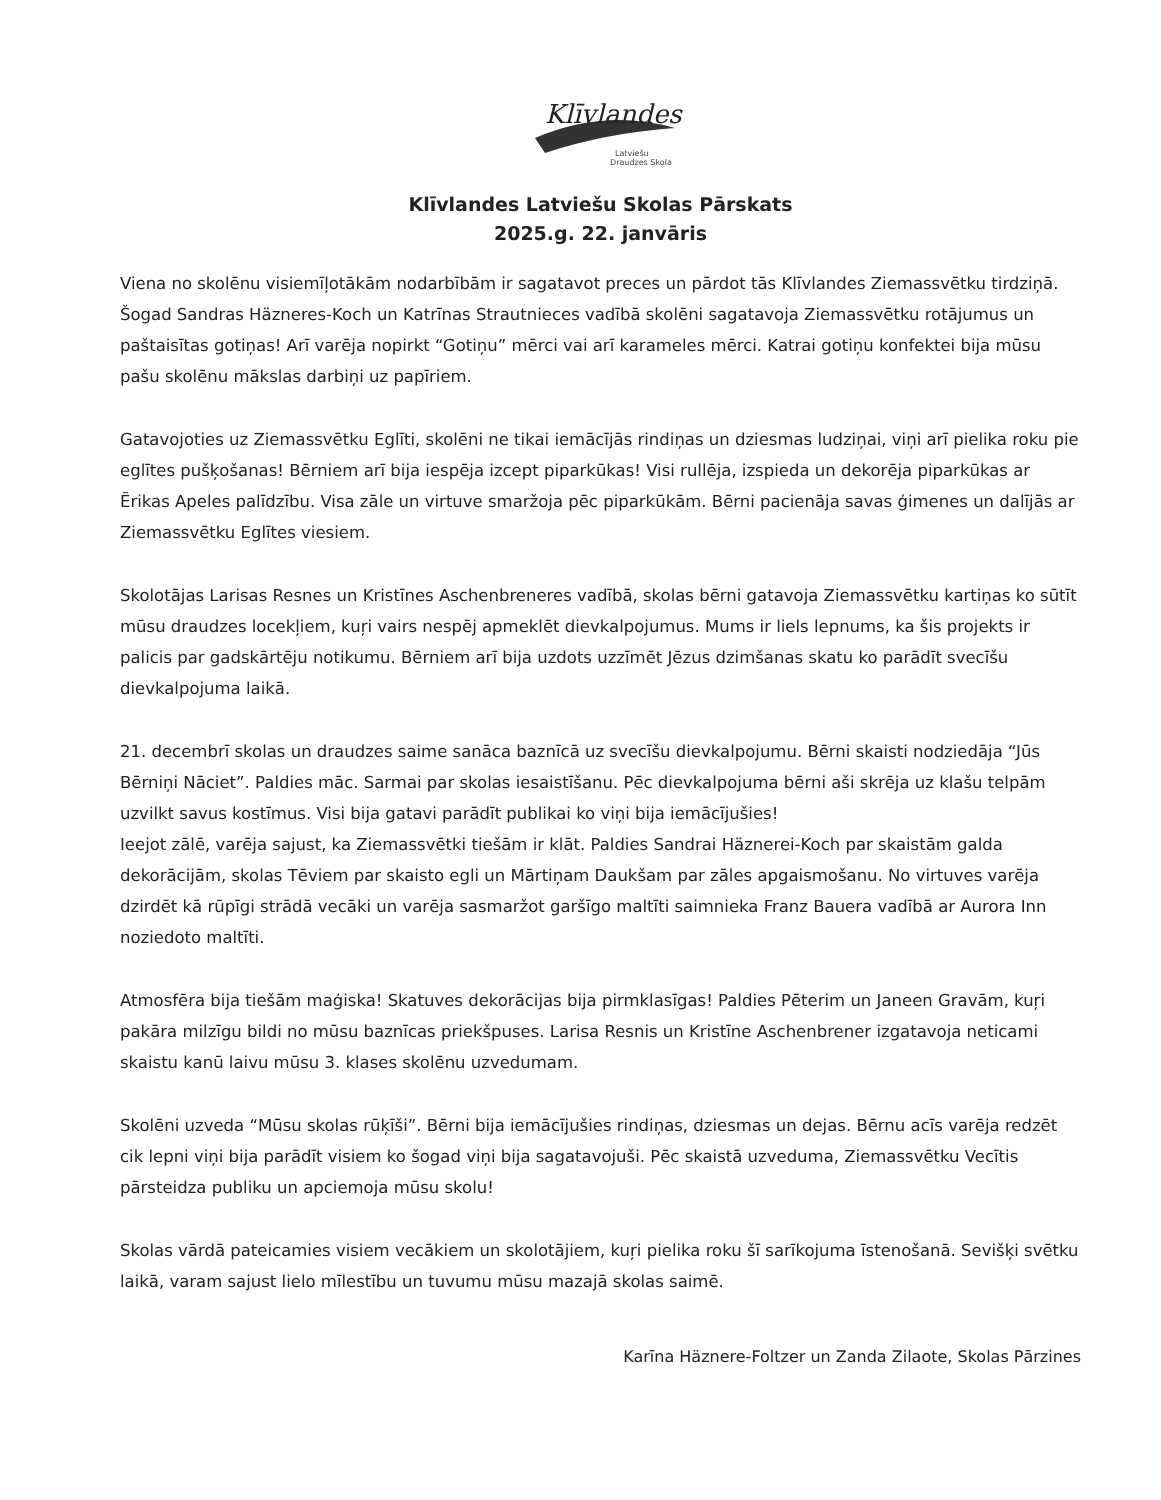Klīvlandes
Latviešu
Draudzes Skola
Klīvlandes Latviešu Skolas Pārskats
2025.g. 22. janvāris
Viena no skolēnu visiemīļotākām nodarbībām ir sagatavot preces un pārdot tās Klīvlandes Ziemassvētku tirdziņā. Šogad Sandras Häzneres-Koch un Katrīnas Strautnieces vadībā skolēni sagatavoja Ziemassvētku rotājumus un paštaisītas gotiņas! Arī varēja nopirkt “Gotiņu” mērci vai arī karameles mērci. Katrai gotiņu konfektei bija mūsu pašu skolēnu mākslas darbiņi uz papīriem.
Gatavojoties uz Ziemassvētku Eglīti, skolēni ne tikai iemācījās rindiņas un dziesmas ludziņai, viņi arī pielika roku pie eglītes pušķošanas! Bērniem arī bija iespēja izcept piparkūkas! Visi rullēja, izspieda un dekorēja piparkūkas ar Ērikas Apeles palīdzību. Visa zāle un virtuve smaržoja pēc piparkūkām. Bērni pacienāja savas ģimenes un dalījās ar Ziemassvētku Eglītes viesiem.
Skolotājas Larisas Resnes un Kristīnes Aschenbreneres vadībā, skolas bērni gatavoja Ziemassvētku kartiņas ko sūtīt mūsu draudzes locekļiem, kuŗi vairs nespēj apmeklēt dievkalpojumus. Mums ir liels lepnums, ka šis projekts ir palicis par gadskārtēju notikumu. Bērniem arī bija uzdots uzzīmēt Jēzus dzimšanas skatu ko parādīt svecīšu dievkalpojuma laikā.
21. decembrī skolas un draudzes saime sanāca baznīcā uz svecīšu dievkalpojumu. Bērni skaisti nodziedāja “Jūs Bērniņi Nāciet”. Paldies māc. Sarmai par skolas iesaistīšanu. Pēc dievkalpojuma bērni aši skrēja uz klašu telpām uzvilkt savus kostīmus. Visi bija gatavi parādīt publikai ko viņi bija iemācījušies!
Ieejot zālē, varēja sajust, ka Ziemassvētki tiešām ir klāt. Paldies Sandrai Häznerei-Koch par skaistām galda dekorācijām, skolas Tēviem par skaisto egli un Mārtiņam Daukšam par zāles apgaismošanu. No virtuves varēja dzirdēt kā rūpīgi strādā vecāki un varēja sasmaržot garšīgo maltīti saimnieka Franz Bauera vadībā ar Aurora Inn noziedoto maltīti.
Atmosfēra bija tiešām maģiska! Skatuves dekorācijas bija pirmklasīgas! Paldies Pēterim un Janeen Gravām, kuŗi pakāra milzīgu bildi no mūsu baznīcas priekšpuses. Larisa Resnis un Kristīne Aschenbrener izgatavoja neticami skaistu kanū laivu mūsu 3. klases skolēnu uzvedumam.
Skolēni uzveda “Mūsu skolas rūķīši”. Bērni bija iemācījušies rindiņas, dziesmas un dejas. Bērnu acīs varēja redzēt cik lepni viņi bija parādīt visiem ko šogad viņi bija sagatavojuši. Pēc skaistā uzveduma, Ziemassvētku Vecītis pārsteidza publiku un apciemoja mūsu skolu!
Skolas vārdā pateicamies visiem vecākiem un skolotājiem, kuŗi pielika roku šī sarīkojuma īstenošanā. Sevišķi svētku laikā, varam sajust lielo mīlestību un tuvumu mūsu mazajā skolas saimē.
Karīna Häznere-Foltzer un Zanda Zilaote, Skolas Pārzines